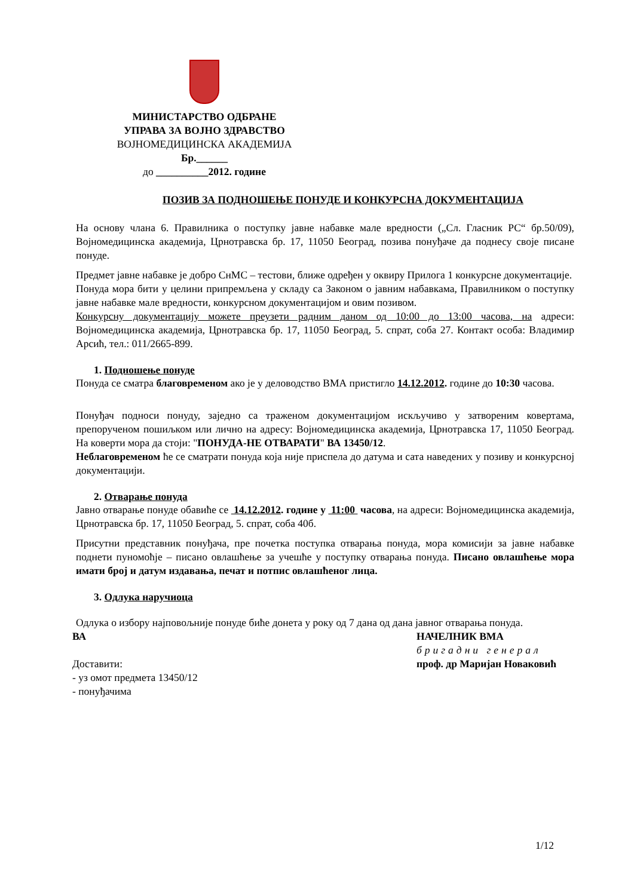МИНИСТАРСТВО ОДБРАНЕ
УПРАВА ЗА ВОЈНО ЗДРАВСТВО
ВОЈНОМЕДИЦИНСКА АКАДЕМИЈА
Бр.______
до __________2012. године
ПОЗИВ ЗА ПОДНОШЕЊЕ ПОНУДЕ И КОНКУРСНА ДОКУМЕНТАЦИЈА
На основу члана 6. Правилника о поступку јавне набавке мале вредности („Сл. Гласник РС“ бр.50/09), Војномедицинска академија, Црнотравска бр. 17, 11050 Београд, позива понуђаче да поднесу своје писане понуде.
Предмет јавне набавке је добро СнМС – тестови, ближе одређен у оквиру Прилога 1 конкурсне документације.
Понуда мора бити у целини припремљена у складу са Законом о јавним набавкама, Правилником о поступку јавне набавке мале вредности, конкурсном документацијом и овим позивом.
Конкурсну документацију можете преузети радним даном од 10:00 до 13:00 часова, на адреси: Војномедицинска академија, Црнотравска бр. 17, 11050 Београд, 5. спрат, соба 27. Контакт особа: Владимир Арсић, тел.: 011/2665-899.
1. Подношење понуде
Понуда се сматра благовременом ако је у деловодство ВМА пристигло 14.12.2012. године до 10:30 часова.
Понуђач подноси понуду, заједно са траженом документацијом искључиво у затвореним ковертама, препорученом пошиљком или лично на адресу: Војномедицинска академија, Црнотравска 17, 11050 Београд. На коверти мора да стоји: "ПОНУДА-НЕ ОТВАРАТИ" ВА 13450/12.
Неблаговременом ће се сматрати понуда која није приспела до датума и сата наведених у позиву и конкурсној документацији.
2. Отварање понуда
Јавно отварање понуде обавиће се 14.12.2012. године у 11:00 часова, на адреси: Војномедицинска академија, Црнотравска бр. 17, 11050 Београд, 5. спрат, соба 40б.
Присутни представник понуђача, пре почетка поступка отварања понуда, мора комисији за јавне набавке поднети пуномоћје – писано овлашћење за учешће у поступку отварања понуда. Писано овлашћење мора имати број и датум издавања, печат и потпис овлашћеног лица.
3. Одлука наручиоца
Одлука о избору најповољније понуде биће донета у року од 7 дана од дана јавног отварања понуда.
ВА
Доставити:
- уз омот предмета 13450/12
- понуђачима
НАЧЕЛНИК ВМА
бригадни генерал
проф. др Маријан Новаковић
1/12